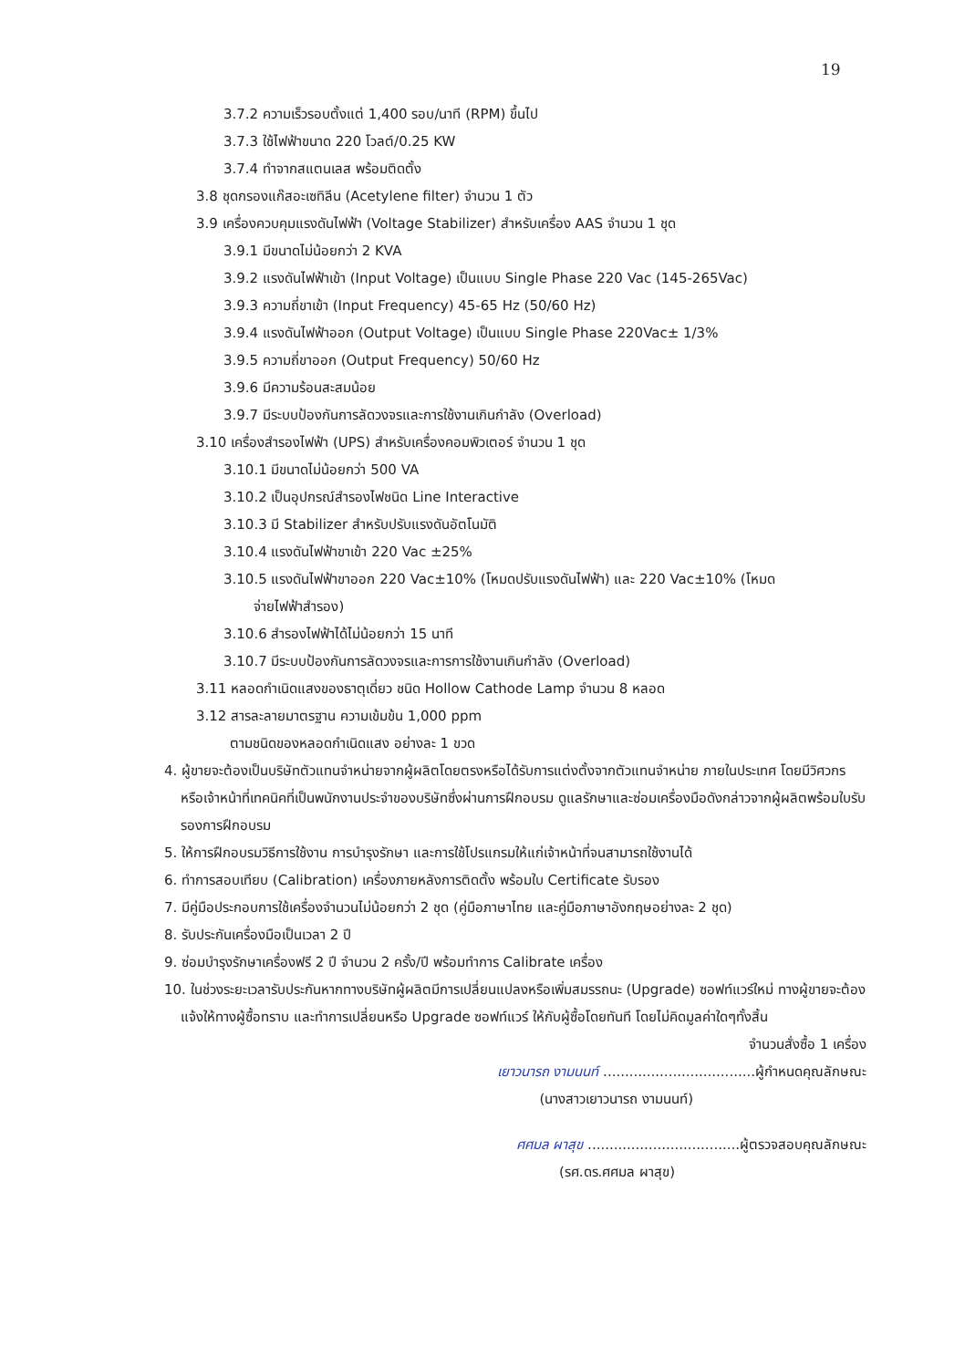19
3.7.2 ความเร็วรอบตั้งแต่ 1,400 รอบ/นาที (RPM) ขึ้นไป
3.7.3 ใช้ไฟฟ้าขนาด 220 โวลต์/0.25 KW
3.7.4 ทำจากสแตนเลส พร้อมติดตั้ง
3.8 ชุดกรองแก๊สอะเซทิลีน (Acetylene filter) จำนวน 1 ตัว
3.9 เครื่องควบคุมแรงดันไฟฟ้า (Voltage Stabilizer) สำหรับเครื่อง AAS จำนวน 1 ชุด
3.9.1 มีขนาดไม่น้อยกว่า 2 KVA
3.9.2 แรงดันไฟฟ้าเข้า (Input Voltage) เป็นแบบ Single Phase 220 Vac (145-265Vac)
3.9.3 ความถี่ขาเข้า (Input Frequency) 45-65 Hz (50/60 Hz)
3.9.4 แรงดันไฟฟ้าออก (Output Voltage) เป็นแบบ Single Phase 220Vac± 1/3%
3.9.5 ความถี่ขาออก (Output Frequency) 50/60 Hz
3.9.6 มีความร้อนสะสมน้อย
3.9.7 มีระบบป้องกันการลัดวงจรและการใช้งานเกินกำลัง (Overload)
3.10 เครื่องสำรองไฟฟ้า (UPS) สำหรับเครื่องคอมพิวเตอร์ จำนวน 1 ชุด
3.10.1 มีขนาดไม่น้อยกว่า 500 VA
3.10.2 เป็นอุปกรณ์สำรองไฟชนิด Line Interactive
3.10.3 มี Stabilizer สำหรับปรับแรงดันอัตโนมัติ
3.10.4 แรงดันไฟฟ้าขาเข้า 220 Vac ±25%
3.10.5 แรงดันไฟฟ้าขาออก 220 Vac±10% (โหมดปรับแรงดันไฟฟ้า) และ 220 Vac±10% (โหมด
จ่ายไฟฟ้าสำรอง)
3.10.6 สำรองไฟฟ้าได้ไม่น้อยกว่า 15 นาที
3.10.7 มีระบบป้องกันการลัดวงจรและการการใช้งานเกินกำลัง (Overload)
3.11 หลอดกำเนิดแสงของธาตุเดี่ยว ชนิด Hollow Cathode Lamp จำนวน 8 หลอด
3.12 สารละลายมาตรฐาน ความเข้มข้น 1,000 ppm
ตามชนิดของหลอดกำเนิดแสง อย่างละ 1 ขวด
4. ผู้ขายจะต้องเป็นบริษัทตัวแทนจำหน่ายจากผู้ผลิตโดยตรงหรือได้รับการแต่งตั้งจากตัวแทนจำหน่าย ภายในประเทศ โดยมีวิศวกรหรือเจ้าหน้าที่เทคนิคที่เป็นพนักงานประจำของบริษัทซึ่งผ่านการฝึกอบรม ดูแลรักษาและซ่อมเครื่องมือดังกล่าวจากผู้ผลิตพร้อมใบรับรองการฝึกอบรม
5. ให้การฝึกอบรมวิธีการใช้งาน การบำรุงรักษา และการใช้โปรแกรมให้แก่เจ้าหน้าที่จนสามารถใช้งานได้
6. ทำการสอบเทียบ (Calibration) เครื่องภายหลังการติดตั้ง พร้อมใบ Certificate รับรอง
7. มีคู่มือประกอบการใช้เครื่องจำนวนไม่น้อยกว่า 2 ชุด (คู่มือภาษาไทย และคู่มือภาษาอังกฤษอย่างละ 2 ชุด)
8. รับประกันเครื่องมือเป็นเวลา 2 ปี
9. ซ่อมบำรุงรักษาเครื่องฟรี 2 ปี จำนวน 2 ครั้ง/ปี พร้อมทำการ Calibrate เครื่อง
10. ในช่วงระยะเวลารับประกันหากทางบริษัทผู้ผลิตมีการเปลี่ยนแปลงหรือเพิ่มสมรรถนะ (Upgrade) ซอฟท์แวร์ใหม่ ทางผู้ขายจะต้องแจ้งให้ทางผู้ซื้อทราบ และทำการเปลี่ยนหรือ Upgrade ซอฟท์แวร์ ให้กับผู้ซื้อโดยทันที โดยไม่คิดมูลค่าใดๆทั้งสิ้น
จำนวนสั่งซื้อ 1 เครื่อง
เยาวนารถ งามนนท์ ...................................ผู้กำหนดคุณลักษณะ
(นางสาวเยาวนารถ งามนนท์)
ศศมล ผาสุข ...................................ผู้ตรวจสอบคุณลักษณะ
(รศ.ดร.ศศมล ผาสุข)